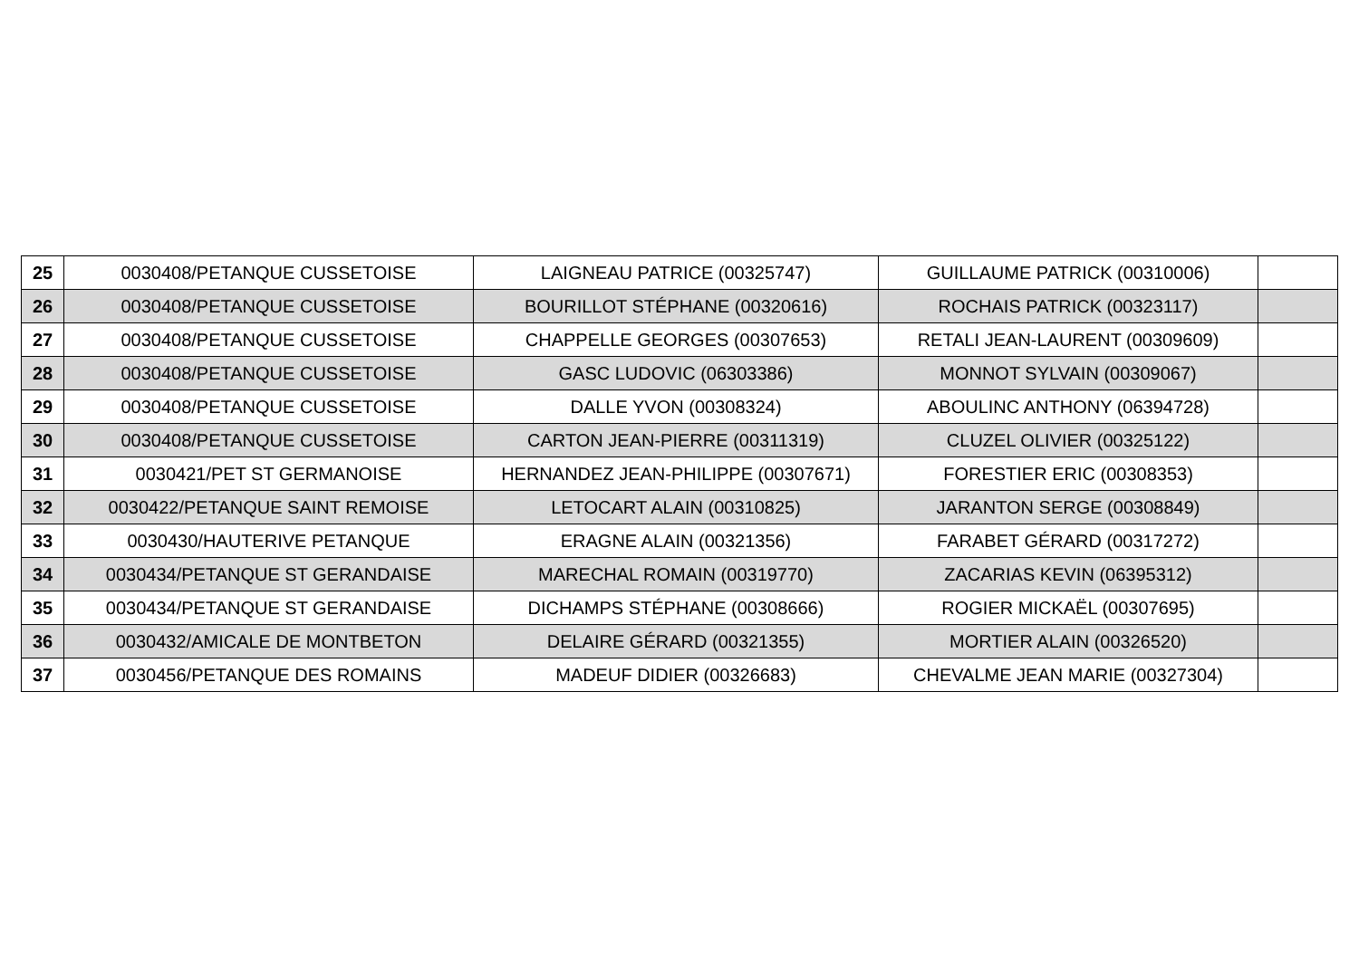| 25 | 0030408/PETANQUE CUSSETOISE | LAIGNEAU PATRICE (00325747) | GUILLAUME PATRICK (00310006) | |
| 26 | 0030408/PETANQUE CUSSETOISE | BOURILLOT STÉPHANE (00320616) | ROCHAIS PATRICK (00323117) | |
| 27 | 0030408/PETANQUE CUSSETOISE | CHAPPELLE GEORGES (00307653) | RETALI JEAN-LAURENT (00309609) | |
| 28 | 0030408/PETANQUE CUSSETOISE | GASC LUDOVIC (06303386) | MONNOT SYLVAIN (00309067) | |
| 29 | 0030408/PETANQUE CUSSETOISE | DALLE YVON (00308324) | ABOULINC ANTHONY (06394728) | |
| 30 | 0030408/PETANQUE CUSSETOISE | CARTON JEAN-PIERRE (00311319) | CLUZEL OLIVIER (00325122) | |
| 31 | 0030421/PET ST GERMANOISE | HERNANDEZ JEAN-PHILIPPE (00307671) | FORESTIER ERIC (00308353) | |
| 32 | 0030422/PETANQUE SAINT REMOISE | LETOCART ALAIN (00310825) | JARANTON SERGE (00308849) | |
| 33 | 0030430/HAUTERIVE PETANQUE | ERAGNE ALAIN (00321356) | FARABET GÉRARD (00317272) | |
| 34 | 0030434/PETANQUE ST GERANDAISE | MARECHAL ROMAIN (00319770) | ZACARIAS KEVIN (06395312) | |
| 35 | 0030434/PETANQUE ST GERANDAISE | DICHAMPS STÉPHANE (00308666) | ROGIER MICKAËL (00307695) | |
| 36 | 0030432/AMICALE DE MONTBETON | DELAIRE GÉRARD (00321355) | MORTIER ALAIN (00326520) | |
| 37 | 0030456/PETANQUE DES ROMAINS | MADEUF DIDIER (00326683) | CHEVALME JEAN MARIE (00327304) | |